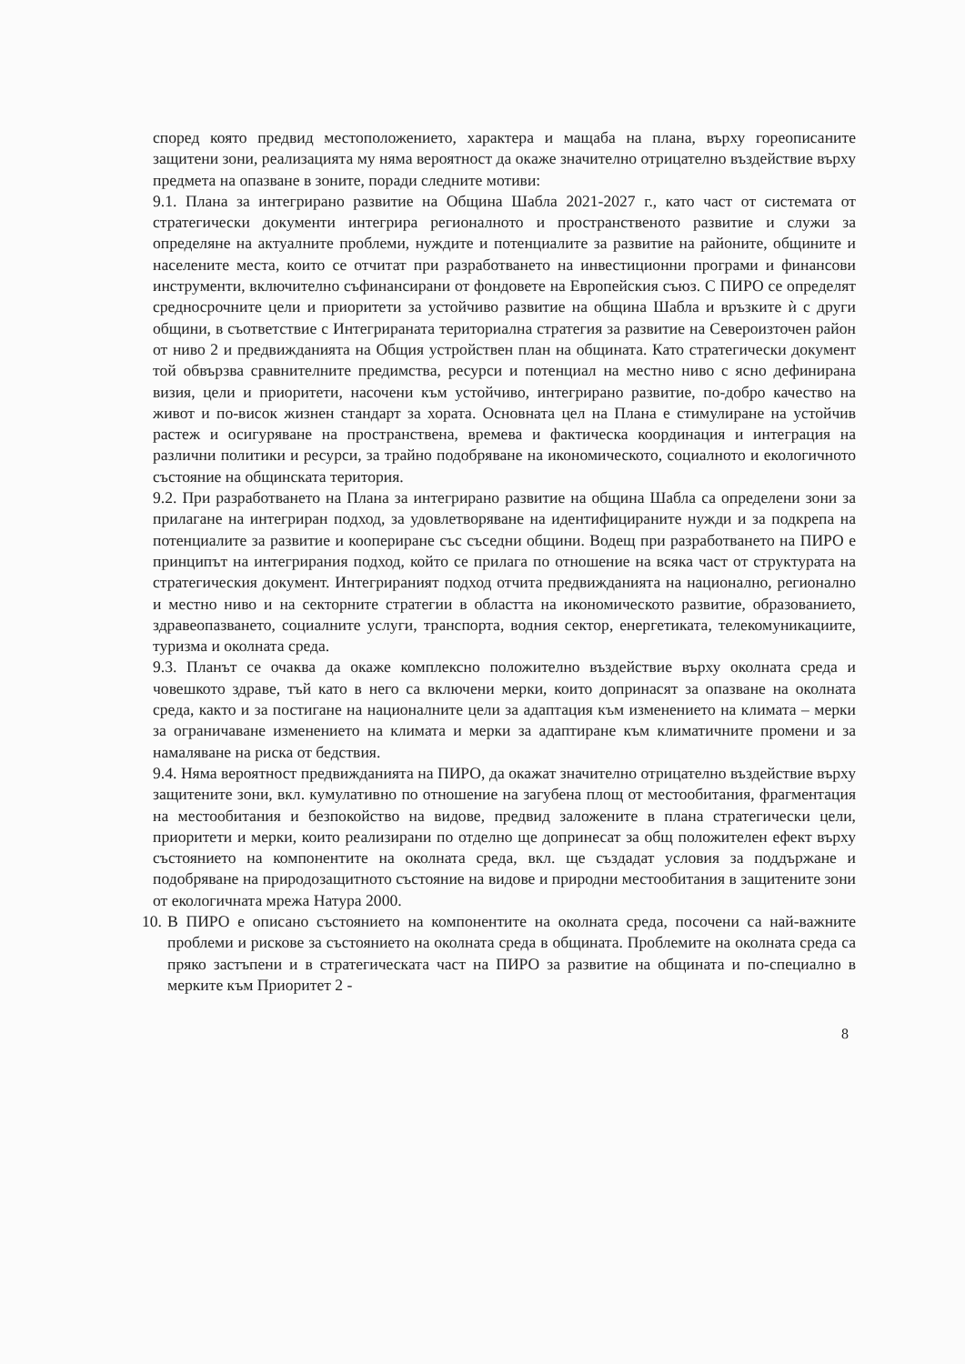според която предвид местоположението, характера и мащаба на плана, върху гореописаните защитени зони, реализацията му няма вероятност да окаже значително отрицателно въздействие върху предмета на опазване в зоните, поради следните мотиви:
9.1. Плана за интегрирано развитие на Община Шабла 2021-2027 г., като част от системата от стратегически документи интегрира регионалното и пространственото развитие и служи за определяне на актуалните проблеми, нуждите и потенциалите за развитие на районите, общините и населените места, които се отчитат при разработването на инвестиционни програми и финансови инструменти, включително съфинансирани от фондовете на Европейския съюз. С ПИРО се определят средносрочните цели и приоритети за устойчиво развитие на община Шабла и връзките ѝ с други общини, в съответствие с Интегрираната териториална стратегия за развитие на Североизточен район от ниво 2 и предвижданията на Общия устройствен план на общината. Като стратегически документ той обвързва сравнителните предимства, ресурси и потенциал на местно ниво с ясно дефинирана визия, цели и приоритети, насочени към устойчиво, интегрирано развитие, по-добро качество на живот и по-висок жизнен стандарт за хората. Основната цел на Плана е стимулиране на устойчив растеж и осигуряване на пространствена, времева и фактическа координация и интеграция на различни политики и ресурси, за трайно подобряване на икономическото, социалното и екологичното състояние на общинската територия.
9.2. При разработването на Плана за интегрирано развитие на община Шабла са определени зони за прилагане на интегриран подход, за удовлетворяване на идентифицираните нужди и за подкрепа на потенциалите за развитие и коопериране със съседни общини. Водещ при разработването на ПИРО е принципът на интегрирания подход, който се прилага по отношение на всяка част от структурата на стратегическия документ. Интегрираният подход отчита предвижданията на национално, регионално и местно ниво и на секторните стратегии в областта на икономическото развитие, образованието, здравеопазването, социалните услуги, транспорта, водния сектор, енергетиката, телекомуникациите, туризма и околната среда.
9.3. Планът се очаква да окаже комплексно положително въздействие върху околната среда и човешкото здраве, тъй като в него са включени мерки, които допринасят за опазване на околната среда, както и за постигане на националните цели за адаптация към изменението на климата – мерки за ограничаване изменението на климата и мерки за адаптиране към климатичните промени и за намаляване на риска от бедствия.
9.4. Няма вероятност предвижданията на ПИРО, да окажат значително отрицателно въздействие върху защитените зони, вкл. кумулативно по отношение на загубена площ от местообитания, фрагментация на местообитания и безпокойство на видове, предвид заложените в плана стратегически цели, приоритети и мерки, които реализирани по отделно ще допринесат за общ положителен ефект върху състоянието на компонентите на околната среда, вкл. ще създадат условия за поддържане и подобряване на природозащитното състояние на видове и природни местообитания в защитените зони от екологичната мрежа Натура 2000.
10. В ПИРО е описано състоянието на компонентите на околната среда, посочени са най-важните проблеми и рискове за състоянието на околната среда в общината. Проблемите на околната среда са пряко застъпени и в стратегическата част на ПИРО за развитие на общината и по-специално в мерките към Приоритет 2 -
8